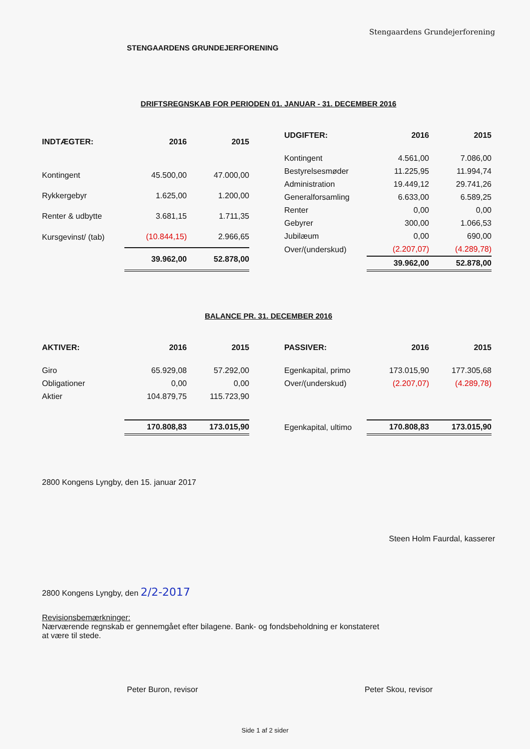Stengaardens Grundejerforening
STENGAARDENS GRUNDEJERFORENING
DRIFTSREGNSKAB FOR PERIODEN 01. JANUAR - 31. DECEMBER 2016
| INDTÆGTER: | 2016 | 2015 |
| --- | --- | --- |
| Kontingent | 45.500,00 | 47.000,00 |
| Rykkergebyr | 1.625,00 | 1.200,00 |
| Renter & udbytte | 3.681,15 | 1.711,35 |
| Kursgevinst/ (tab) | (10.844,15) | 2.966,65 |
| | 39.962,00 | 52.878,00 |
| UDGIFTER: | 2016 | 2015 |
| --- | --- | --- |
| Kontingent | 4.561,00 | 7.086,00 |
| Bestyrelsesmøder | 11.225,95 | 11.994,74 |
| Administration | 19.449,12 | 29.741,26 |
| Generalforsamling | 6.633,00 | 6.589,25 |
| Renter | 0,00 | 0,00 |
| Gebyrer | 300,00 | 1.066,53 |
| Jubilæum | 0,00 | 690,00 |
| Over/(underskud) | (2.207,07) | (4.289,78) |
| | 39.962,00 | 52.878,00 |
BALANCE PR. 31. DECEMBER 2016
| AKTIVER: | 2016 | 2015 |
| --- | --- | --- |
| Giro | 65.929,08 | 57.292,00 |
| Obligationer | 0,00 | 0,00 |
| Aktier | 104.879,75 | 115.723,90 |
| | 170.808,83 | 173.015,90 |
| PASSIVER: | 2016 | 2015 |
| --- | --- | --- |
| Egenkapital, primo | 173.015,90 | 177.305,68 |
| Over/(underskud) | (2.207,07) | (4.289,78) |
| Egenkapital, ultimo | 170.808,83 | 173.015,90 |
2800 Kongens Lyngby, den 15. januar 2017
Steen Holm Faurdal, kasserer
2800 Kongens Lyngby, den 2/2-2017
Revisionsbemærkninger:
Nærværende regnskab er gennemgået efter bilagene. Bank- og fondsbeholdning er konstateret
at være til stede.
Peter Buron, revisor Peter Skou, revisor
Side 1 af 2 sider